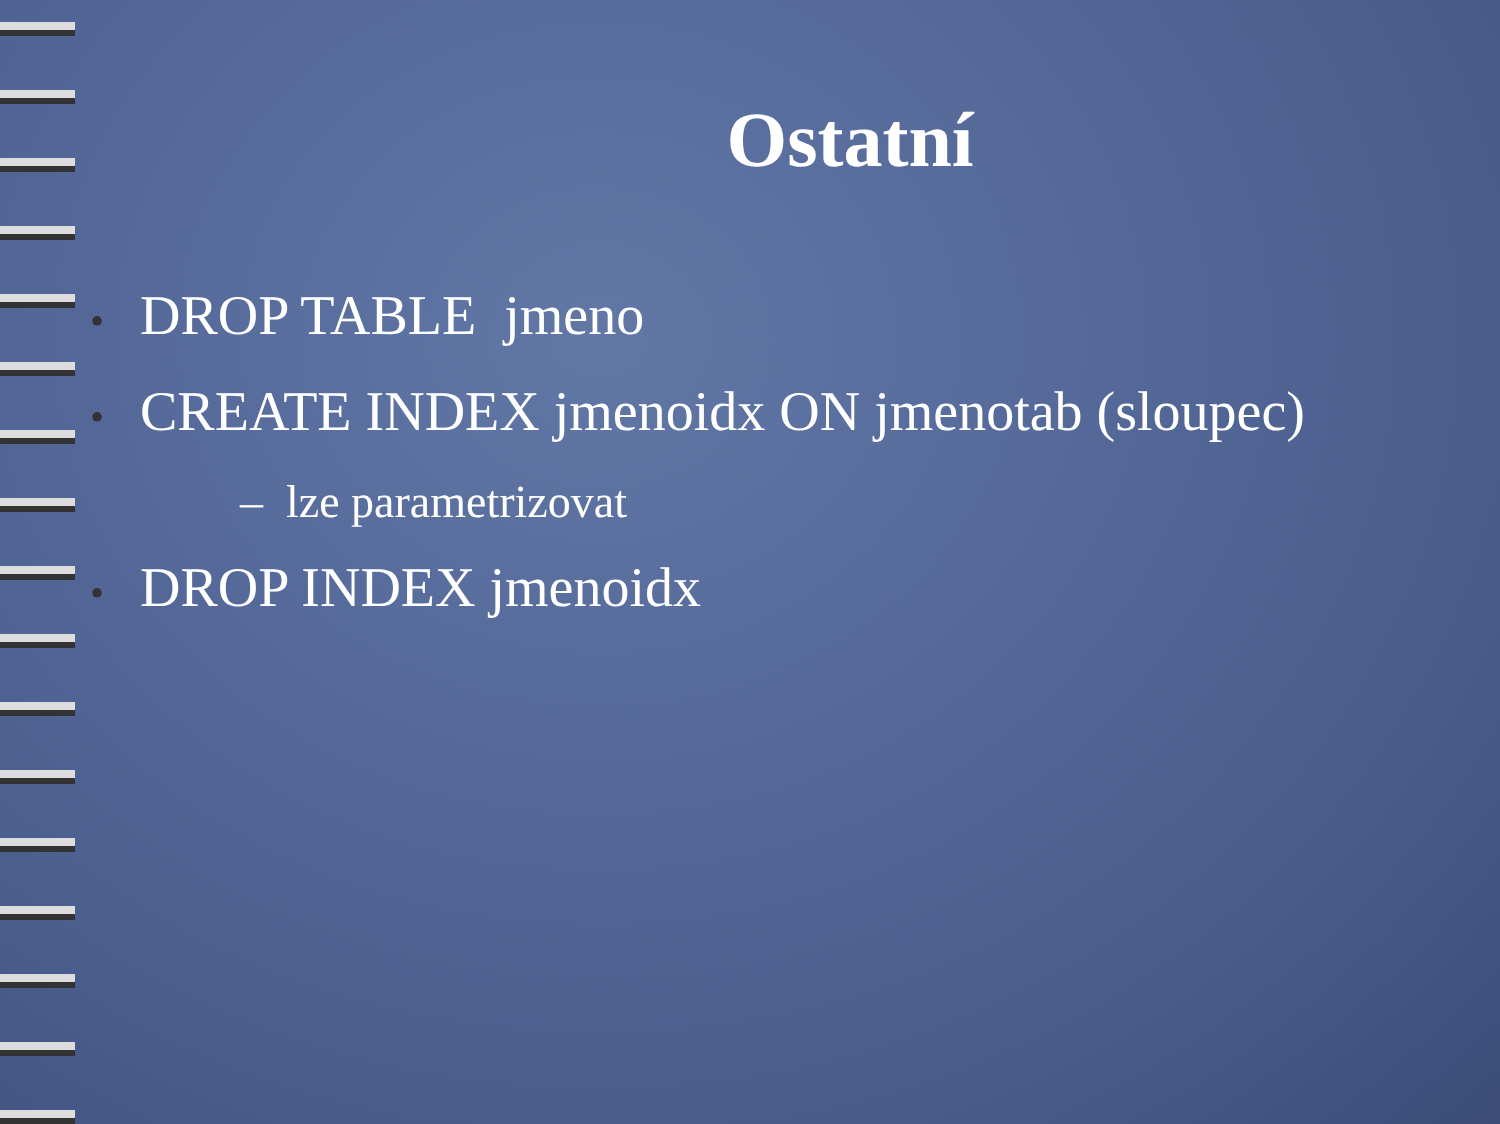Ostatní
• DROP TABLE jmeno
• CREATE INDEX jmenoidx ON jmenotab (sloupec)
– lze parametrizovat
• DROP INDEX jmenoidx